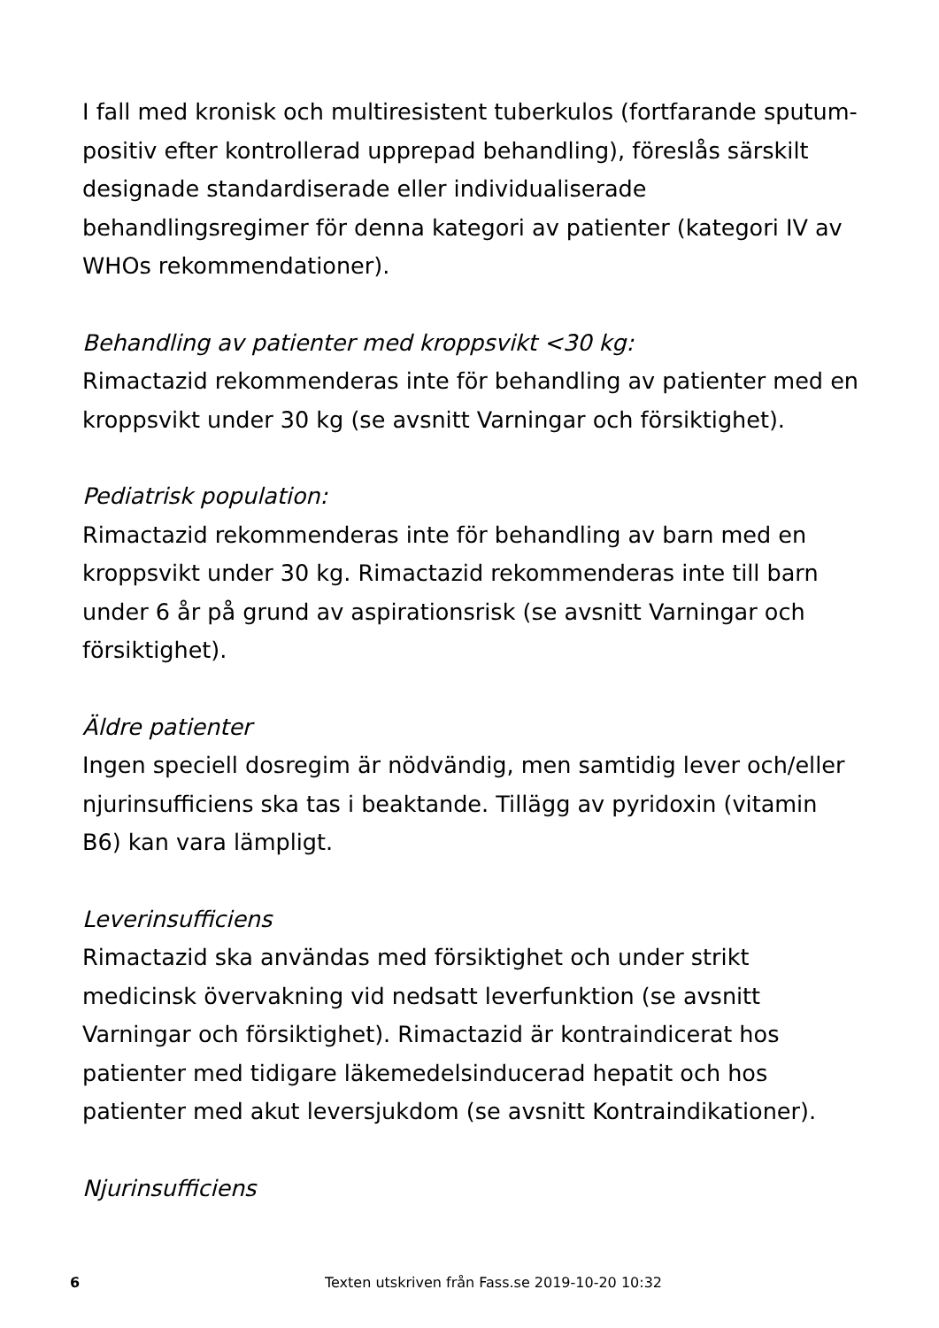I fall med kronisk och multiresistent tuberkulos (fortfarande sputum-positiv efter kontrollerad upprepad behandling), föreslås särskilt designade standardiserade eller individualiserade behandlingsregimer för denna kategori av patienter (kategori IV av WHOs rekommendationer).
Behandling av patienter med kroppsvikt <30 kg:
Rimactazid rekommenderas inte för behandling av patienter med en kroppsvikt under 30 kg (se avsnitt Varningar och försiktighet).
Pediatrisk population:
Rimactazid rekommenderas inte för behandling av barn med en kroppsvikt under 30 kg. Rimactazid rekommenderas inte till barn under 6 år på grund av aspirationsrisk (se avsnitt Varningar och försiktighet).
Äldre patienter
Ingen speciell dosregim är nödvändig, men samtidig lever och/eller njurinsufficiens ska tas i beaktande. Tillägg av pyridoxin (vitamin B6) kan vara lämpligt.
Leverinsufficiens
Rimactazid ska användas med försiktighet och under strikt medicinsk övervakning vid nedsatt leverfunktion (se avsnitt Varningar och försiktighet). Rimactazid är kontraindicerat hos patienter med tidigare läkemedelsinducerad hepatit och hos patienter med akut leversjukdom (se avsnitt Kontraindikationer).
Njurinsufficiens
6 Texten utskriven från Fass.se 2019-10-20 10:32